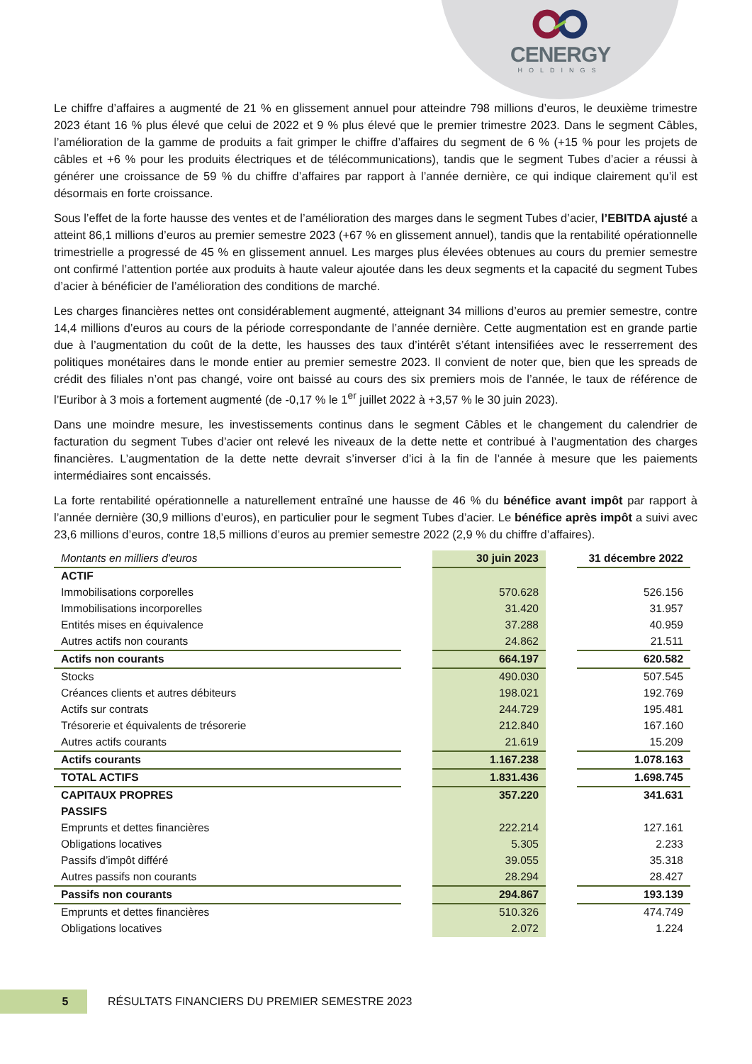CENERGY
HOLDINGS
Le chiffre d’affaires a augmenté de 21 % en glissement annuel pour atteindre 798 millions d’euros, le deuxième trimestre 2023 étant 16 % plus élevé que celui de 2022 et 9 % plus élevé que le premier trimestre 2023. Dans le segment Câbles, l’amélioration de la gamme de produits a fait grimper le chiffre d’affaires du segment de 6 % (+15 % pour les projets de câbles et +6 % pour les produits électriques et de télécommunications), tandis que le segment Tubes d’acier a réussi à générer une croissance de 59 % du chiffre d’affaires par rapport à l’année dernière, ce qui indique clairement qu’il est désormais en forte croissance.
Sous l’effet de la forte hausse des ventes et de l’amélioration des marges dans le segment Tubes d’acier, l’EBITDA ajusté a atteint 86,1 millions d’euros au premier semestre 2023 (+67 % en glissement annuel), tandis que la rentabilité opérationnelle trimestrielle a progressé de 45 % en glissement annuel. Les marges plus élevées obtenues au cours du premier semestre ont confirmé l’attention portée aux produits à haute valeur ajoutée dans les deux segments et la capacité du segment Tubes d’acier à bénéficier de l’amélioration des conditions de marché.
Les charges financières nettes ont considérablement augmenté, atteignant 34 millions d’euros au premier semestre, contre 14,4 millions d’euros au cours de la période correspondante de l’année dernière. Cette augmentation est en grande partie due à l’augmentation du coût de la dette, les hausses des taux d’intérêt s’étant intensifiées avec le resserrement des politiques monétaires dans le monde entier au premier semestre 2023. Il convient de noter que, bien que les spreads de crédit des filiales n’ont pas changé, voire ont baissé au cours des six premiers mois de l’année, le taux de référence de l’Euribor à 3 mois a fortement augmenté (de -0,17 % le 1<sup>er</sup> juillet 2022 à +3,57 % le 30 juin 2023).
Dans une moindre mesure, les investissements continus dans le segment Câbles et le changement du calendrier de facturation du segment Tubes d’acier ont relevé les niveaux de la dette nette et contribué à l’augmentation des charges financières. L’augmentation de la dette nette devrait s’inverser d’ici à la fin de l’année à mesure que les paiements intermédiaires sont encaissés.
La forte rentabilité opérationnelle a naturellement entraîné une hausse de 46 % du bénéfice avant impôt par rapport à l’année dernière (30,9 millions d’euros), en particulier pour le segment Tubes d’acier. Le bénéfice après impôt a suivi avec 23,6 millions d’euros, contre 18,5 millions d’euros au premier semestre 2022 (2,9 % du chiffre d’affaires).
| Montants en milliers d'euros | | 30 juin 2023 | | 31 décembre 2022 |
| ACTIF | | | | |
| Immobilisations corporelles | | 570.628 | | 526.156 |
| Immobilisations incorporelles | | 31.420 | | 31.957 |
| Entités mises en équivalence | | 37.288 | | 40.959 |
| Autres actifs non courants | | 24.862 | | 21.511 |
| Actifs non courants | | 664.197 | | 620.582 |
| Stocks | | 490.030 | | 507.545 |
| Créances clients et autres débiteurs | | 198.021 | | 192.769 |
| Actifs sur contrats | | 244.729 | | 195.481 |
| Trésorerie et équivalents de trésorerie | | 212.840 | | 167.160 |
| Autres actifs courants | | 21.619 | | 15.209 |
| Actifs courants | | 1.167.238 | | 1.078.163 |
| TOTAL ACTIFS | | 1.831.436 | | 1.698.745 |
| CAPITAUX PROPRES | | 357.220 | | 341.631 |
| PASSIFS | | | | |
| Emprunts et dettes financières | | 222.214 | | 127.161 |
| Obligations locatives | | 5.305 | | 2.233 |
| Passifs d’impôt différé | | 39.055 | | 35.318 |
| Autres passifs non courants | | 28.294 | | 28.427 |
| Passifs non courants | | 294.867 | | 193.139 |
| Emprunts et dettes financières | | 510.326 | | 474.749 |
| Obligations locatives | | 2.072 | | 1.224 |
5
RÉSULTATS FINANCIERS DU PREMIER SEMESTRE 2023